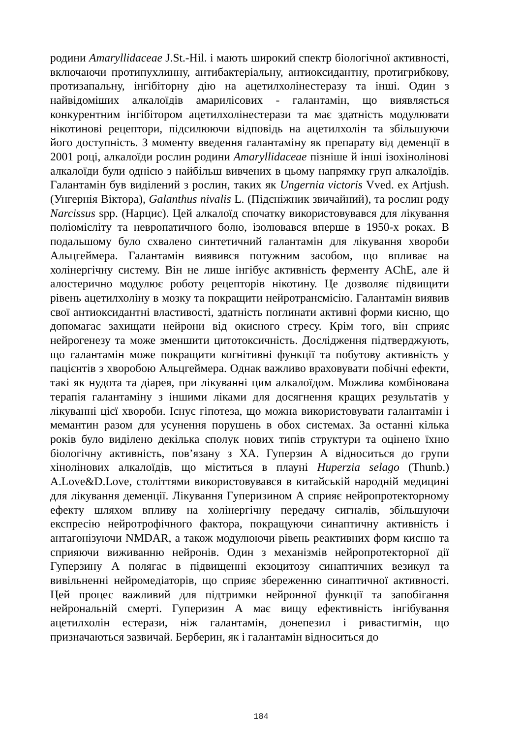родини Amaryllidaceae J.St.-Hil. і мають широкий спектр біологічної активності, включаючи протипухлинну, антибактеріальну, антиоксидантну, протигрибкову, протизапальну, інгібіторну дію на ацетилхолінестеразу та інші. Один з найвідоміших алкалоїдів амарилісових - галантамін, що виявляється конкурентним інгібітором ацетилхолінестерази та має здатність модулювати нікотинові рецептори, підсилюючи відповідь на ацетилхолін та збільшуючи його доступність. З моменту введення галантаміну як препарату від деменції в 2001 році, алкалоїди рослин родини Amaryllidaceae пізніше й інші ізохінолінові алкалоїди були однією з найбільш вивчених в цьому напрямку груп алкалоїдів. Галантамін був виділений з рослин, таких як Ungernia victoris Vved. ex Artjush. (Унгернія Віктора), Galanthus nivalis L. (Підсніжник звичайний), та рослин роду Narcissus spp. (Нарцис). Цей алкалоїд спочатку використовувався для лікування поліомієліту та невропатичного болю, ізолювався вперше в 1950-х роках. В подальшому було схвалено синтетичний галантамін для лікування хвороби Альцгеймера. Галантамін виявився потужним засобом, що впливає на холінергічну систему. Він не лише інгібує активність ферменту AChE, але й алостерично модулює роботу рецепторів нікотину. Це дозволяє підвищити рівень ацетилхоліну в мозку та покращити нейротрансмісію. Галантамін виявив свої антиоксидантні властивості, здатність поглинати активні форми кисню, що допомагає захищати нейрони від окисного стресу. Крім того, він сприяє нейрогенезу та може зменшити цитотоксичність. Дослідження підтверджують, що галантамін може покращити когнітивні функції та побутову активність у пацієнтів з хворобою Альцгеймера. Однак важливо враховувати побічні ефекти, такі як нудота та діарея, при лікуванні цим алкалоїдом. Можлива комбінована терапія галантаміну з іншими ліками для досягнення кращих результатів у лікуванні цієї хвороби. Існує гіпотеза, що можна використовувати галантамін і мемантин разом для усунення порушень в обох системах. За останні кілька років було виділено декілька сполук нових типів структури та оцінено їхню біологічну активність, пов’язану з ХА. Гуперзин А відноситься до групи хінолінових алкалоїдів, що міститься в плауні Huperzia selago (Thunb.) A.Love&D.Love, століттями використовувався в китайській народній медицині для лікування деменції. Лікування Гуперизином А сприяє нейропротекторному ефекту шляхом впливу на холінергічну передачу сигналів, збільшуючи експресію нейротрофічного фактора, покращуючи синаптичну активність і антагонізуючи NMDAR, а також модулюючи рівень реактивних форм кисню та сприяючи виживанню нейронів. Один з механізмів нейропротекторної дії Гуперзину А полягає в підвищенні екзоцитозу синаптичних везикул та вивільненні нейромедіаторів, що сприяє збереженню синаптичної активності. Цей процес важливий для підтримки нейронної функції та запобігання нейрональній смерті. Гуперизин А має вищу ефективність інгібування ацетилхолін естерази, ніж галантамін, донепезил і ривастигмін, що призначаються зазвичай. Берберин, як і галантамін відноситься до
184